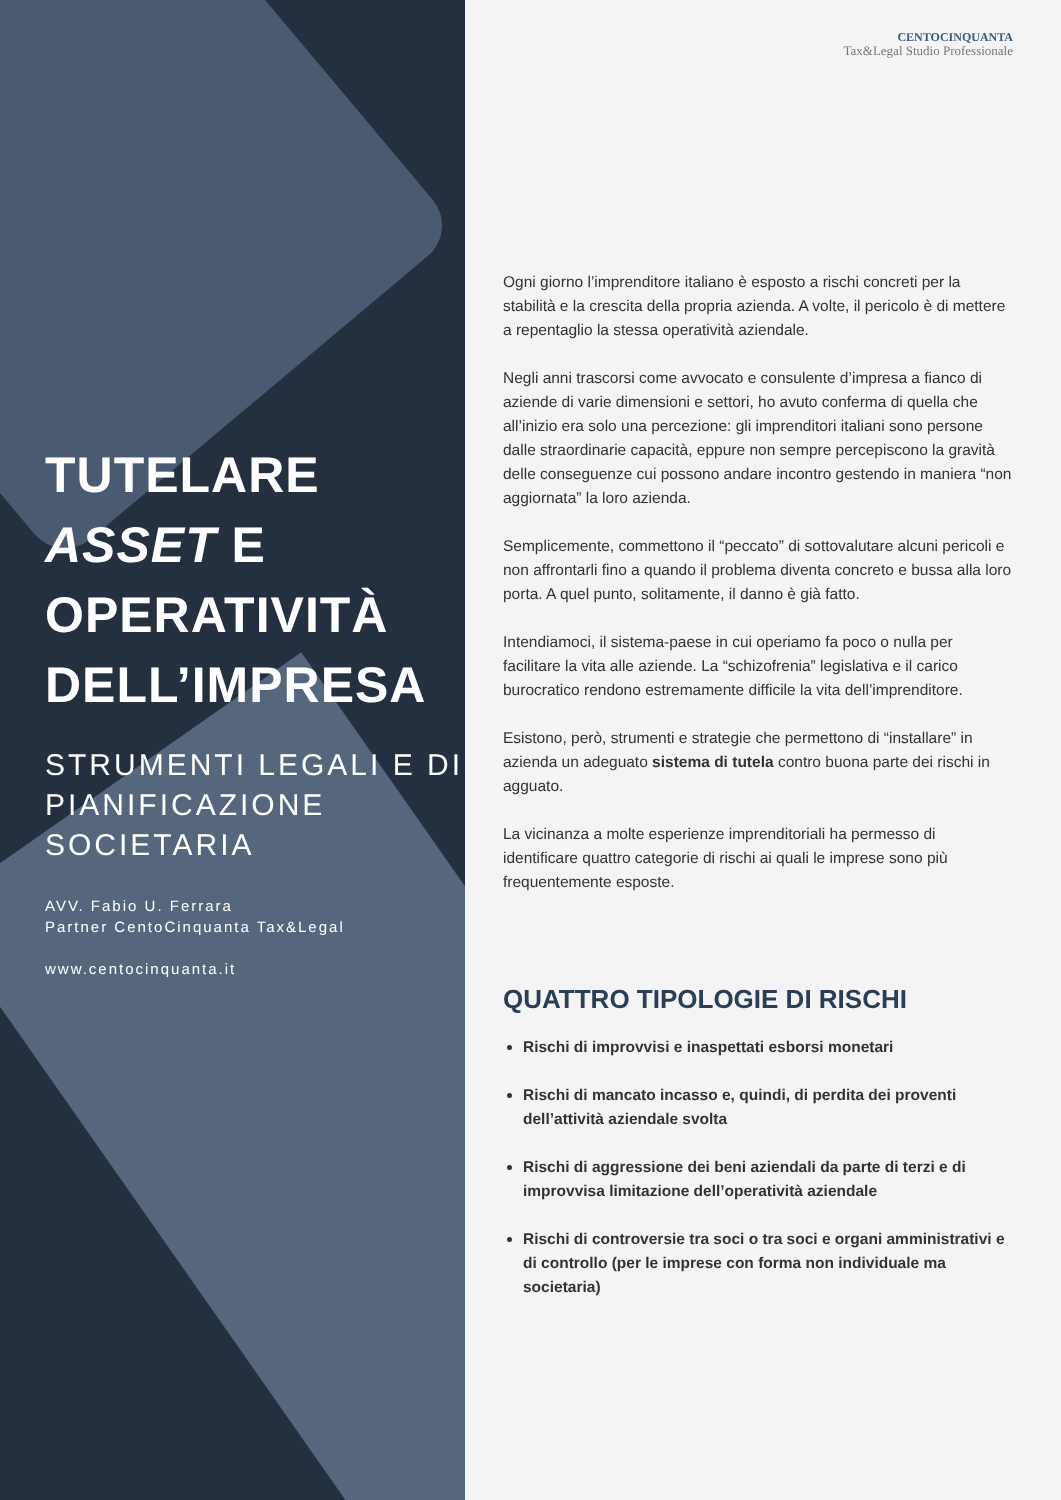TUTELARE
ASSET E
OPERATIVITÀ
DELL’IMPRESA
STRUMENTI LEGALI E DI PIANIFICAZIONE SOCIETARIA
AVV. Fabio U. Ferrara
Partner CentoCinquanta Tax&Legal
www.centocinquanta.it
CENTOCINQUANTA
Tax&Legal Studio Professionale
Ogni giorno l’imprenditore italiano è esposto a rischi concreti per la stabilità e la crescita della propria azienda. A volte, il pericolo è di mettere a repentaglio la stessa operatività aziendale.
Negli anni trascorsi come avvocato e consulente d’impresa a fianco di aziende di varie dimensioni e settori, ho avuto conferma di quella che all’inizio era solo una percezione: gli imprenditori italiani sono persone dalle straordinarie capacità, eppure non sempre percepiscono la gravità delle conseguenze cui possono andare incontro gestendo in maniera “non aggiornata” la loro azienda.
Semplicemente, commettono il “peccato” di sottovalutare alcuni pericoli e non affrontarli fino a quando il problema diventa concreto e bussa alla loro porta. A quel punto, solitamente, il danno è già fatto.
Intendiamoci, il sistema-paese in cui operiamo fa poco o nulla per facilitare la vita alle aziende. La “schizofrenia” legislativa e il carico burocratico rendono estremamente difficile la vita dell’imprenditore.
Esistono, però, strumenti e strategie che permettono di “installare” in azienda un adeguato sistema di tutela contro buona parte dei rischi in agguato.
La vicinanza a molte esperienze imprenditoriali ha permesso di identificare quattro categorie di rischi ai quali le imprese sono più frequentemente esposte.
QUATTRO TIPOLOGIE DI RISCHI
Rischi di improvvisi e inaspettati esborsi monetari
Rischi di mancato incasso e, quindi, di perdita dei proventi dell’attività aziendale svolta
Rischi di aggressione dei beni aziendali da parte di terzi e di improvvisa limitazione dell’operatività aziendale
Rischi di controversie tra soci o tra soci e organi amministrativi e di controllo (per le imprese con forma non individuale ma societaria)